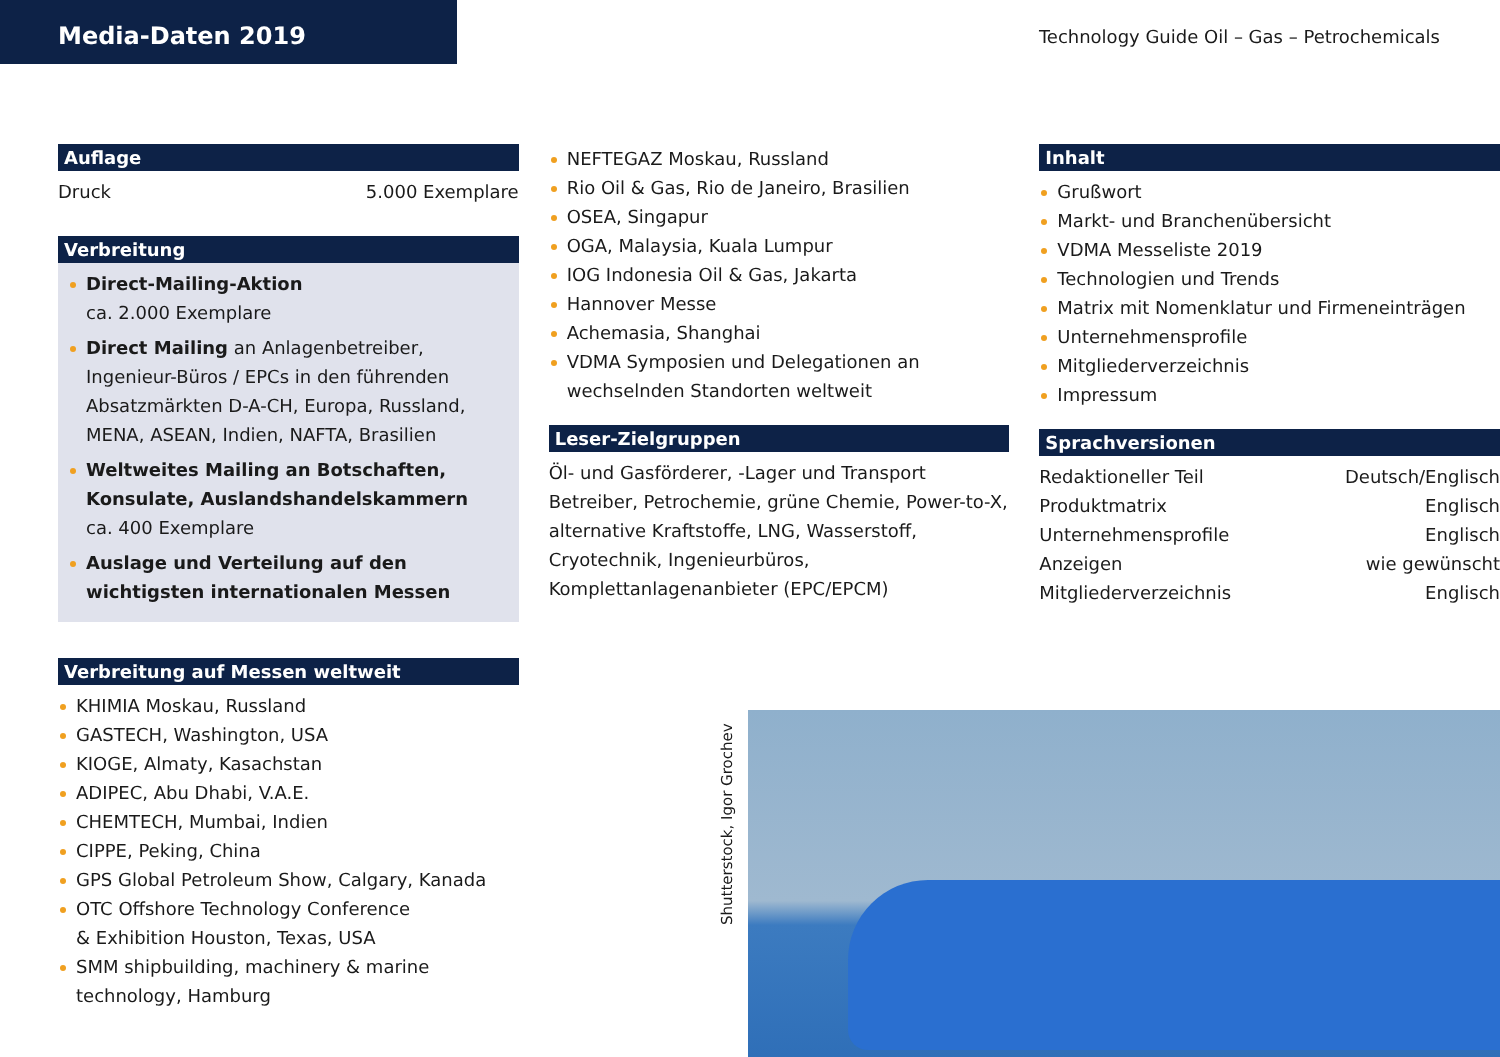Media-Daten 2019
Technology Guide Oil – Gas – Petrochemicals
Auflage
Druck 5.000 Exemplare
Verbreitung
Direct-Mailing-Aktion
ca. 2.000 Exemplare
Direct Mailing an Anlagenbetreiber, Ingenieur-Büros / EPCs in den führenden Absatzmärkten D-A-CH, Europa, Russland, MENA, ASEAN, Indien, NAFTA, Brasilien
Weltweites Mailing an Botschaften, Konsulate, Auslandshandelskammern
ca. 400 Exemplare
Auslage und Verteilung auf den wichtigsten internationalen Messen
Verbreitung auf Messen weltweit
KHIMIA Moskau, Russland
GASTECH, Washington, USA
KIOGE, Almaty, Kasachstan
ADIPEC, Abu Dhabi, V.A.E.
CHEMTECH, Mumbai, Indien
CIPPE, Peking, China
GPS Global Petroleum Show, Calgary, Kanada
OTC Offshore Technology Conference
& Exhibition Houston, Texas, USA
SMM shipbuilding, machinery & marine technology, Hamburg
NEFTEGAZ Moskau, Russland
Rio Oil & Gas, Rio de Janeiro, Brasilien
OSEA, Singapur
OGA, Malaysia, Kuala Lumpur
IOG Indonesia Oil & Gas, Jakarta
Hannover Messe
Achemasia, Shanghai
VDMA Symposien und Delegationen an wechselnden Standorten weltweit
Leser-Zielgruppen
Öl- und Gasförderer, -Lager und Transport Betreiber, Petrochemie, grüne Chemie, Power-to-X, alternative Kraftstoffe, LNG, Wasserstoff, Cryotechnik, Ingenieurbüros, Komplettanlagenanbieter (EPC/EPCM)
Inhalt
Grußwort
Markt- und Branchenübersicht
VDMA Messeliste 2019
Technologien und Trends
Matrix mit Nomenklatur und Firmeneinträgen
Unternehmensprofile
Mitgliederverzeichnis
Impressum
Sprachversionen
Redaktioneller Teil Deutsch/Englisch
Produktmatrix Englisch
Unternehmensprofile Englisch
Anzeigen wie gewünscht
Mitgliederverzeichnis Englisch
Shutterstock, Igor Grochev